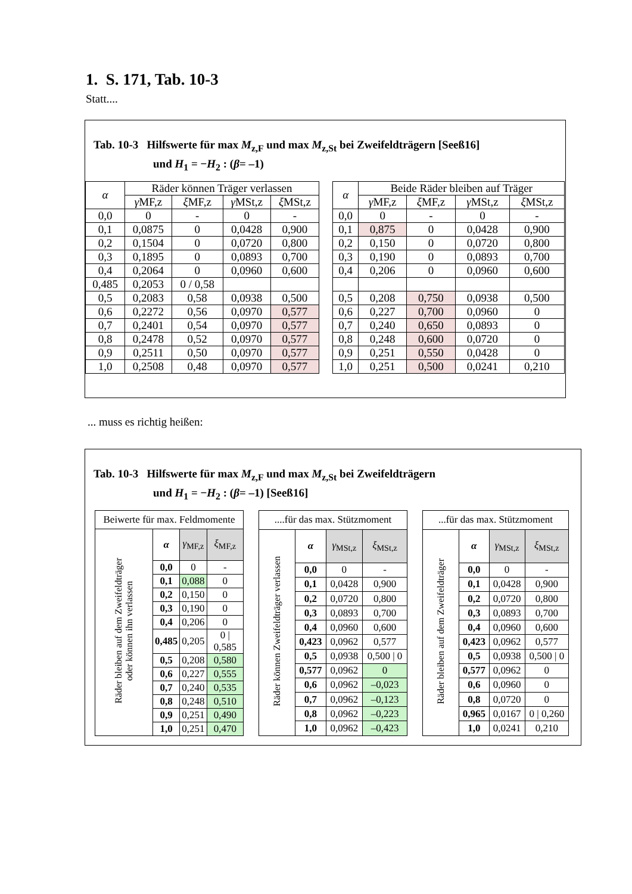1. S. 171, Tab. 10-3
Statt....
Tab. 10-3 Hilfswerte für max M<sub>z,F</sub> und max M<sub>z,St</sub> bei Zweifeldträgern [Seeß16]
und H<sub>1</sub> = −H<sub>2</sub> : (β= –1)
| α | Räder können Träger verlassen | | | |
| --- | --- | --- | --- | --- |
| | γ MF,z | ξ MF,z | γ MSt,z | ξ MSt,z |
| 0,0 | 0 | - | 0 | - |
| 0,1 | 0,0875 | 0 | 0,0428 | 0,900 |
| 0,2 | 0,1504 | 0 | 0,0720 | 0,800 |
| 0,3 | 0,1895 | 0 | 0,0893 | 0,700 |
| 0,4 | 0,2064 | 0 | 0,0960 | 0,600 |
| 0,485 | 0,2053 | 0 / 0,58 | | |
| 0,5 | 0,2083 | 0,58 | 0,0938 | 0,500 |
| 0,6 | 0,2272 | 0,56 | 0,0970 | 0,577 |
| 0,7 | 0,2401 | 0,54 | 0,0970 | 0,577 |
| 0,8 | 0,2478 | 0,52 | 0,0970 | 0,577 |
| 0,9 | 0,2511 | 0,50 | 0,0970 | 0,577 |
| 1,0 | 0,2508 | 0,48 | 0,0970 | 0,577 |
| α | Beide Räder bleiben auf Träger | | | |
| --- | --- | --- | --- | --- |
| | γ MF,z | ξ MF,z | γ MSt,z | ξ MSt,z |
| 0,0 | 0 | - | 0 | - |
| 0,1 | 0,875 | 0 | 0,0428 | 0,900 |
| 0,2 | 0,150 | 0 | 0,0720 | 0,800 |
| 0,3 | 0,190 | 0 | 0,0893 | 0,700 |
| 0,4 | 0,206 | 0 | 0,0960 | 0,600 |
| 0,5 | 0,208 | 0,750 | 0,0938 | 0,500 |
| 0,6 | 0,227 | 0,700 | 0,0960 | 0 |
| 0,7 | 0,240 | 0,650 | 0,0893 | 0 |
| 0,8 | 0,248 | 0,600 | 0,0720 | 0 |
| 0,9 | 0,251 | 0,550 | 0,0428 | 0 |
| 1,0 | 0,251 | 0,500 | 0,0241 | 0,210 |
... muss es richtig heißen:
Tab. 10-3 Hilfswerte für max M<sub>z,F</sub> und max M<sub>z,St</sub> bei Zweifeldträgern
und H<sub>1</sub> = −H<sub>2</sub> : (β= –1) [Seeß16]
| Beiwerte für max. Feldmomente | | | |
| --- | --- | --- | --- |
| Räder bleiben auf dem Zweifeldträger oder können ihn verlassen | α | γ<sub>MF,z</sub> | ξ<sub>MF,z</sub> |
| | 0,0 | 0 | - |
| | 0,1 | 0,088 | 0 |
| | 0,2 | 0,150 | 0 |
| | 0,3 | 0,190 | 0 |
| | 0,4 | 0,206 | 0 |
| | 0,485 | 0,205 | 0 / 0,585 |
| | 0,5 | 0,208 | 0,580 |
| | 0,6 | 0,227 | 0,555 |
| | 0,7 | 0,240 | 0,535 |
| | 0,8 | 0,248 | 0,510 |
| | 0,9 | 0,251 | 0,490 |
| | 1,0 | 0,251 | 0,470 |
| ....für das max. Stützmoment | | | |
| --- | --- | --- | --- |
| Räder können Zweifeldträger verlassen | α | γ<sub>MSt,z</sub> | ξ<sub>MSt,z</sub> |
| | 0,0 | 0 | - |
| | 0,1 | 0,0428 | 0,900 |
| | 0,2 | 0,0720 | 0,800 |
| | 0,3 | 0,0893 | 0,700 |
| | 0,4 | 0,0960 | 0,600 |
| | 0,423 | 0,0962 | 0,577 |
| | 0,5 | 0,0938 | 0,500 / 0 |
| | 0,577 | 0,0962 | 0 |
| | 0,6 | 0,0962 | –0,023 |
| | 0,7 | 0,0962 | –0,123 |
| | 0,8 | 0,0962 | –0,223 |
| | 1,0 | 0,0962 | –0,423 |
| ...für das max. Stützmoment | | | |
| --- | --- | --- | --- |
| Räder bleiben auf dem Zweifeldträger | α | γ<sub>MSt,z</sub> | ξ<sub>MSt,z</sub> |
| | 0,0 | 0 | - |
| | 0,1 | 0,0428 | 0,900 |
| | 0,2 | 0,0720 | 0,800 |
| | 0,3 | 0,0893 | 0,700 |
| | 0,4 | 0,0960 | 0,600 |
| | 0,423 | 0,0962 | 0,577 |
| | 0,5 | 0,0938 | 0,500 / 0 |
| | 0,577 | 0,0962 | 0 |
| | 0,6 | 0,0960 | 0 |
| | 0,8 | 0,0720 | 0 |
| | 0,965 | 0,0167 | 0 / 0,260 |
| | 1,0 | 0,0241 | 0,210 |